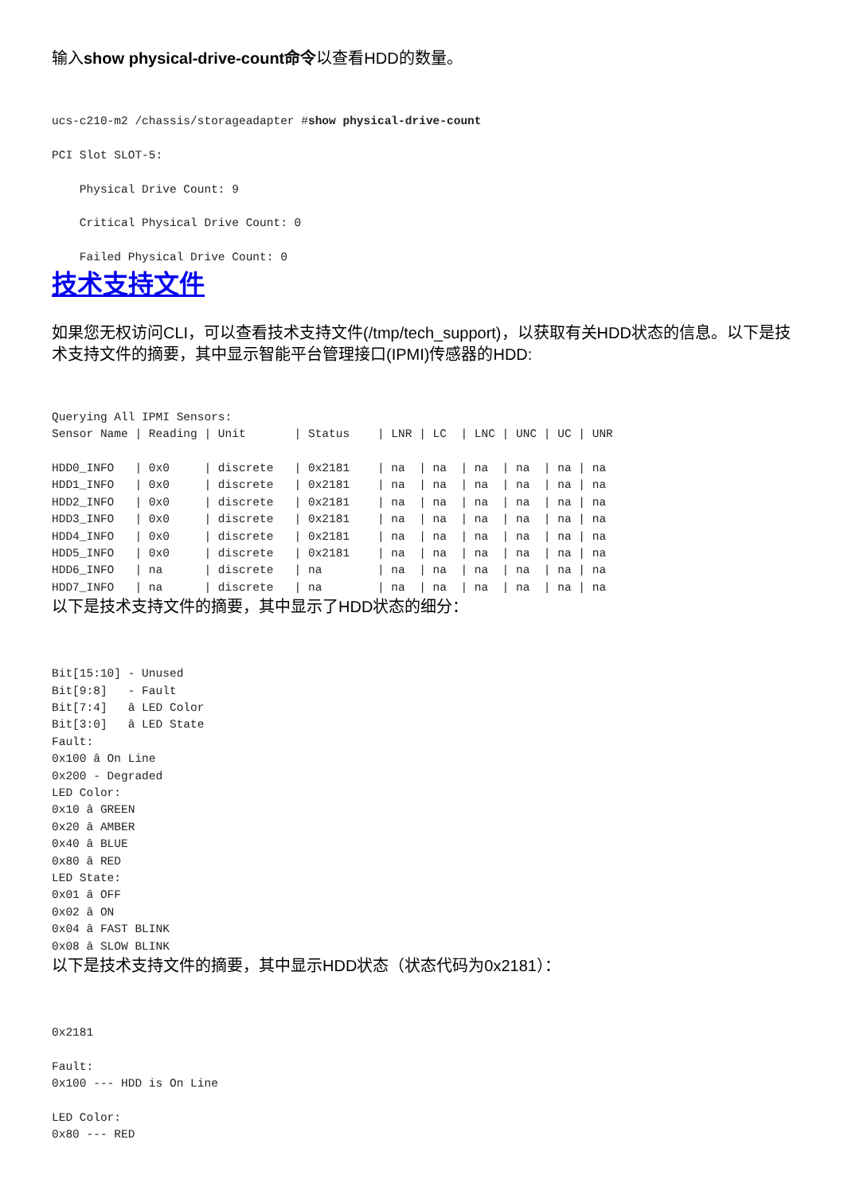输入show physical-drive-count命令以查看HDD的数量。
ucs-c210-m2 /chassis/storageadapter #show physical-drive-count

PCI Slot SLOT-5:

    Physical Drive Count: 9

    Critical Physical Drive Count: 0

    Failed Physical Drive Count: 0
技术支持文件
如果您无权访问CLI，可以查看技术支持文件(/tmp/tech_support)，以获取有关HDD状态的信息。以下是技术支持文件的摘要，其中显示智能平台管理接口(IPMI)传感器的HDD:
Querying All IPMI Sensors:
Sensor Name | Reading | Unit       | Status    | LNR | LC  | LNC | UNC | UC | UNR

HDD0_INFO   | 0x0     | discrete   | 0x2181    | na  | na  | na  | na  | na | na
HDD1_INFO   | 0x0     | discrete   | 0x2181    | na  | na  | na  | na  | na | na
HDD2_INFO   | 0x0     | discrete   | 0x2181    | na  | na  | na  | na  | na | na
HDD3_INFO   | 0x0     | discrete   | 0x2181    | na  | na  | na  | na  | na | na
HDD4_INFO   | 0x0     | discrete   | 0x2181    | na  | na  | na  | na  | na | na
HDD5_INFO   | 0x0     | discrete   | 0x2181    | na  | na  | na  | na  | na | na
HDD6_INFO   | na      | discrete   | na        | na  | na  | na  | na  | na | na
HDD7_INFO   | na      | discrete   | na        | na  | na  | na  | na  | na | na
以下是技术支持文件的摘要，其中显示了HDD状态的细分：
Bit[15:10] - Unused
Bit[9:8]   - Fault
Bit[7:4]   â LED Color
Bit[3:0]   â LED State
Fault:
0x100 â On Line
0x200 - Degraded
LED Color:
0x10 â GREEN
0x20 â AMBER
0x40 â BLUE
0x80 â RED
LED State:
0x01 â OFF
0x02 â ON
0x04 â FAST BLINK
0x08 â SLOW BLINK
以下是技术支持文件的摘要，其中显示HDD状态（状态代码为0x2181）：
0x2181

Fault:
0x100 --- HDD is On Line

LED Color:
0x80 --- RED